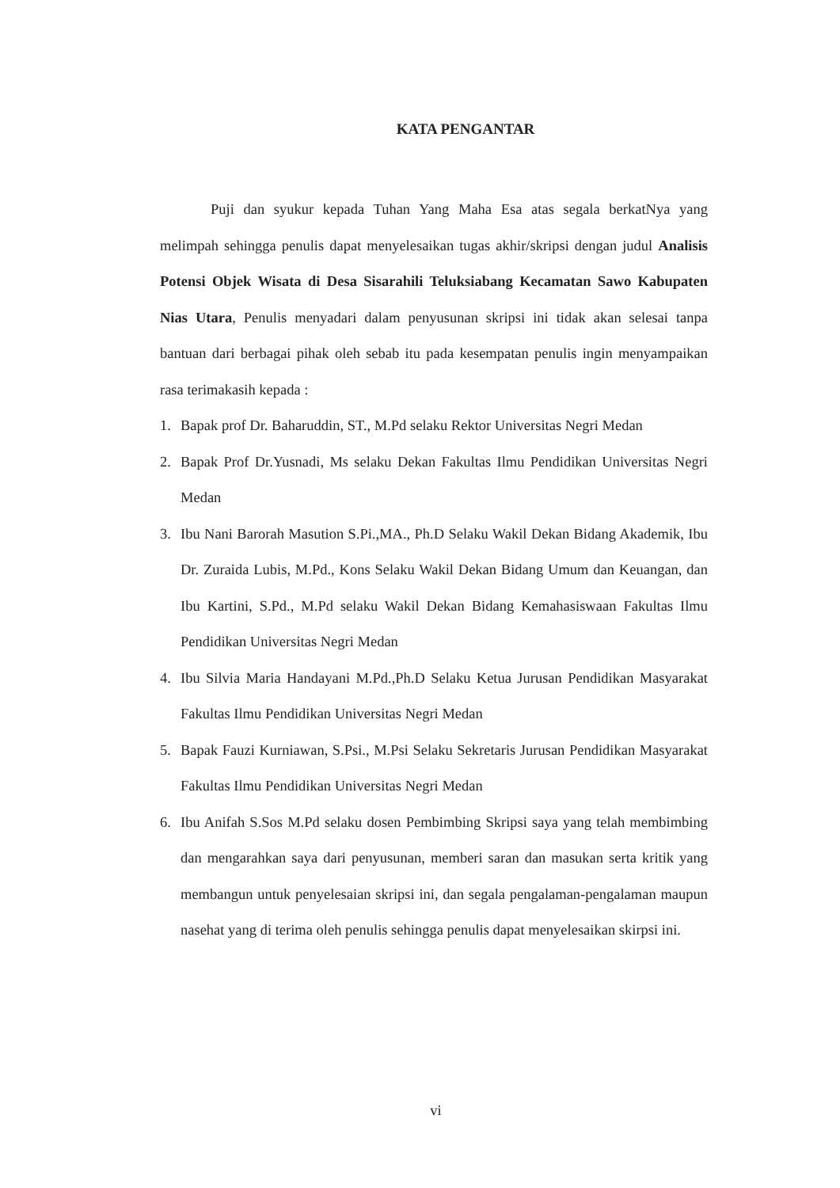KATA PENGANTAR
Puji dan syukur kepada Tuhan Yang Maha Esa atas segala berkatNya yang melimpah sehingga penulis dapat menyelesaikan tugas akhir/skripsi dengan judul Analisis Potensi Objek Wisata di Desa Sisarahili Teluksiabang Kecamatan Sawo Kabupaten Nias Utara, Penulis menyadari dalam penyusunan skripsi ini tidak akan selesai tanpa bantuan dari berbagai pihak oleh sebab itu pada kesempatan penulis ingin menyampaikan rasa terimakasih kepada :
1. Bapak prof Dr. Baharuddin, ST., M.Pd selaku Rektor Universitas Negri Medan
2. Bapak Prof Dr.Yusnadi, Ms selaku Dekan Fakultas Ilmu Pendidikan Universitas Negri Medan
3. Ibu Nani Barorah Masution S.Pi.,MA., Ph.D Selaku Wakil Dekan Bidang Akademik, Ibu Dr. Zuraida Lubis, M.Pd., Kons Selaku Wakil Dekan Bidang Umum dan Keuangan, dan Ibu Kartini, S.Pd., M.Pd selaku Wakil Dekan Bidang Kemahasiswaan Fakultas Ilmu Pendidikan Universitas Negri Medan
4. Ibu Silvia Maria Handayani M.Pd.,Ph.D Selaku Ketua Jurusan Pendidikan Masyarakat Fakultas Ilmu Pendidikan Universitas Negri Medan
5. Bapak Fauzi Kurniawan, S.Psi., M.Psi Selaku Sekretaris Jurusan Pendidikan Masyarakat Fakultas Ilmu Pendidikan Universitas Negri Medan
6. Ibu Anifah S.Sos M.Pd selaku dosen Pembimbing Skripsi saya yang telah membimbing dan mengarahkan saya dari penyusunan, memberi saran dan masukan serta kritik yang membangun untuk penyelesaian skripsi ini, dan segala pengalaman-pengalaman maupun nasehat yang di terima oleh penulis sehingga penulis dapat menyelesaikan skirpsi ini.
vi